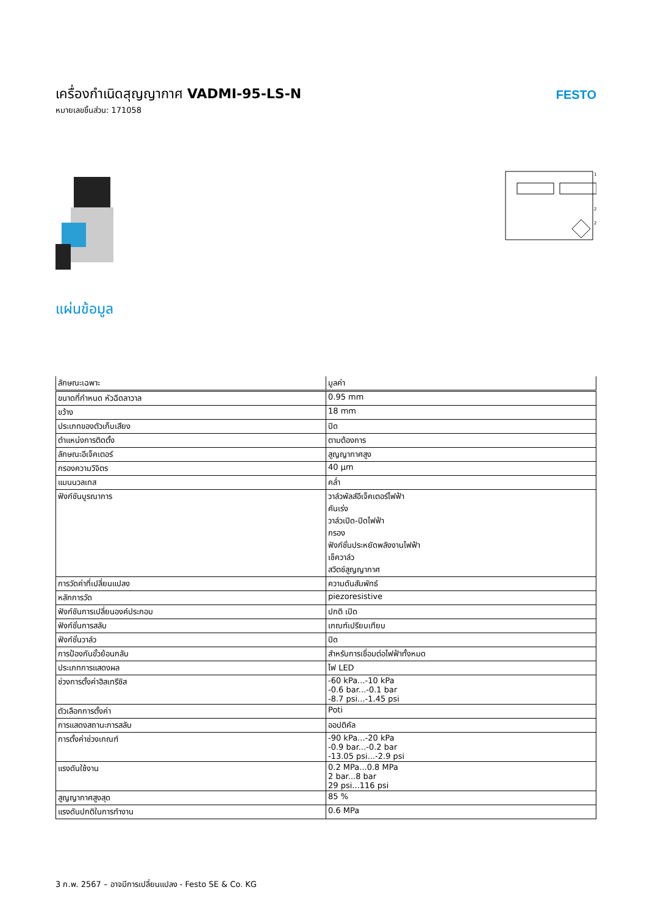เครื่องกำเนิดสุญญากาศ VADMI-95-LS-N
หมายเลขชิ้นส่วน: 171058
FESTO
1
2
2
แผ่นข้อมูล
| ลักษณะเฉพาะ | มูลค่า |
| --- | --- |
| ขนาดที่กำหนด หัวฉีดลาวาล | 0.95 mm |
| ขว้าง | 18 mm |
| ประเภทของตัวเก็บเสียง | ปิด |
| ตำแหน่งการติดตั้ง | ตามต้องการ |
| ลักษณะอีเจ็คเตอร์ | สูญญากาศสูง |
| กรองความวิจิตร | 40 µm |
| แมนนวลเทส | คล่ำ |
| ฟังก์ชันบูรณาการ | วาล์วพัลส์อีเจ็คเตอร์ไฟฟ้า คันเร่ง วาล์วเปิด-ปิดไฟฟ้า กรอง ฟังก์ชั่นประหยัดพลังงานไฟฟ้า เช็ควาล์ว สวิตช์สูญญากาศ |
| การวัดค่าที่เปลี่ยนแปลง | ความดันสัมพัทธ์ |
| หลักการวัด | piezoresistive |
| ฟังก์ชันการเปลี่ยนองค์ประกอบ | ปกติ เปิด |
| ฟังก์ชั่นการสลับ | เกณฑ์เปรียบเทียบ |
| ฟังก์ชั่นวาล์ว | ปิด |
| การป้องกันขั้วย้อนกลับ | สำหรับการเชื่อมต่อไฟฟ้าทั้งหมด |
| ประเภทการแสดงผล | ไฟ LED |
| ช่วงการตั้งค่าฮิสเทรีซิส | -60 kPa...-10 kPa -0.6 bar...-0.1 bar -8.7 psi...-1.45 psi |
| ตัวเลือกการตั้งค่า | Poti |
| การแสดงสถานะการสลับ | ออปติคัล |
| การตั้งค่าช่วงเกณฑ์ | -90 kPa...-20 kPa -0.9 bar...-0.2 bar -13.05 psi...-2.9 psi |
| แรงดันใช้งาน | 0.2 MPa...0.8 MPa 2 bar...8 bar 29 psi...116 psi |
| สูญญากาศสูงสุด | 85 % |
| แรงดันปกติในการทำงาน | 0.6 MPa |
3 ก.พ. 2567 – อาจมีการเปลี่ยนแปลง - Festo SE & Co. KG